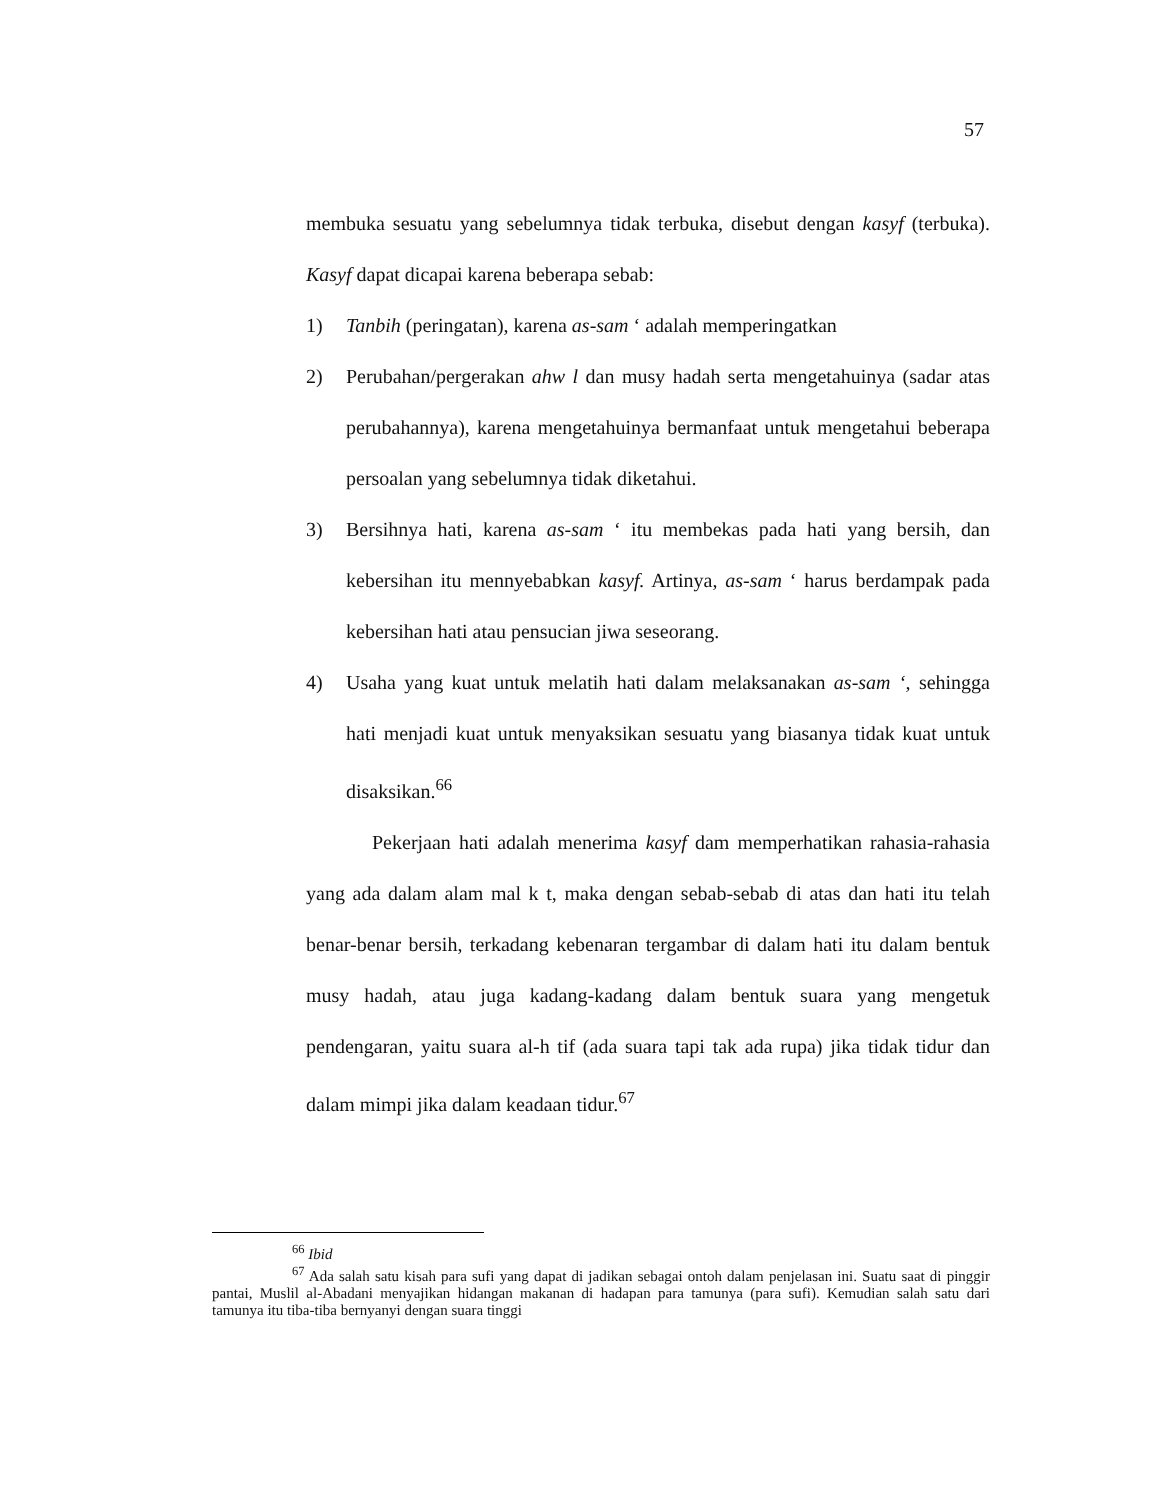57
membuka sesuatu yang sebelumnya tidak terbuka, disebut dengan kasyf (terbuka). Kasyf dapat dicapai karena beberapa sebab:
1) Tanbih (peringatan), karena as-sam ‘ adalah memperingatkan
2) Perubahan/pergerakan ahw l dan musy hadah serta mengetahuinya (sadar atas perubahannya), karena mengetahuinya bermanfaat untuk mengetahui beberapa persoalan yang sebelumnya tidak diketahui.
3) Bersihnya hati, karena as-sam ‘ itu membekas pada hati yang bersih, dan kebersihan itu mennyebabkan kasyf. Artinya, as-sam ‘ harus berdampak pada kebersihan hati atau pensucian jiwa seseorang.
4) Usaha yang kuat untuk melatih hati dalam melaksanakan as-sam ‘, sehingga hati menjadi kuat untuk menyaksikan sesuatu yang biasanya tidak kuat untuk disaksikan.<sup>66</sup>
Pekerjaan hati adalah menerima kasyf dam memperhatikan rahasia-rahasia yang ada dalam alam mal k t, maka dengan sebab-sebab di atas dan hati itu telah benar-benar bersih, terkadang kebenaran tergambar di dalam hati itu dalam bentuk musy hadah, atau juga kadang-kadang dalam bentuk suara yang mengetuk pendengaran, yaitu suara al-h tif (ada suara tapi tak ada rupa) jika tidak tidur dan dalam mimpi jika dalam keadaan tidur.<sup>67</sup>
<sup>66</sup> Ibid
<sup>67</sup> Ada salah satu kisah para sufi yang dapat di jadikan sebagai ontoh dalam penjelasan ini. Suatu saat di pinggir pantai, Muslil al-Abadani menyajikan hidangan makanan di hadapan para tamunya (para sufi). Kemudian salah satu dari tamunya itu tiba-tiba bernyanyi dengan suara tinggi